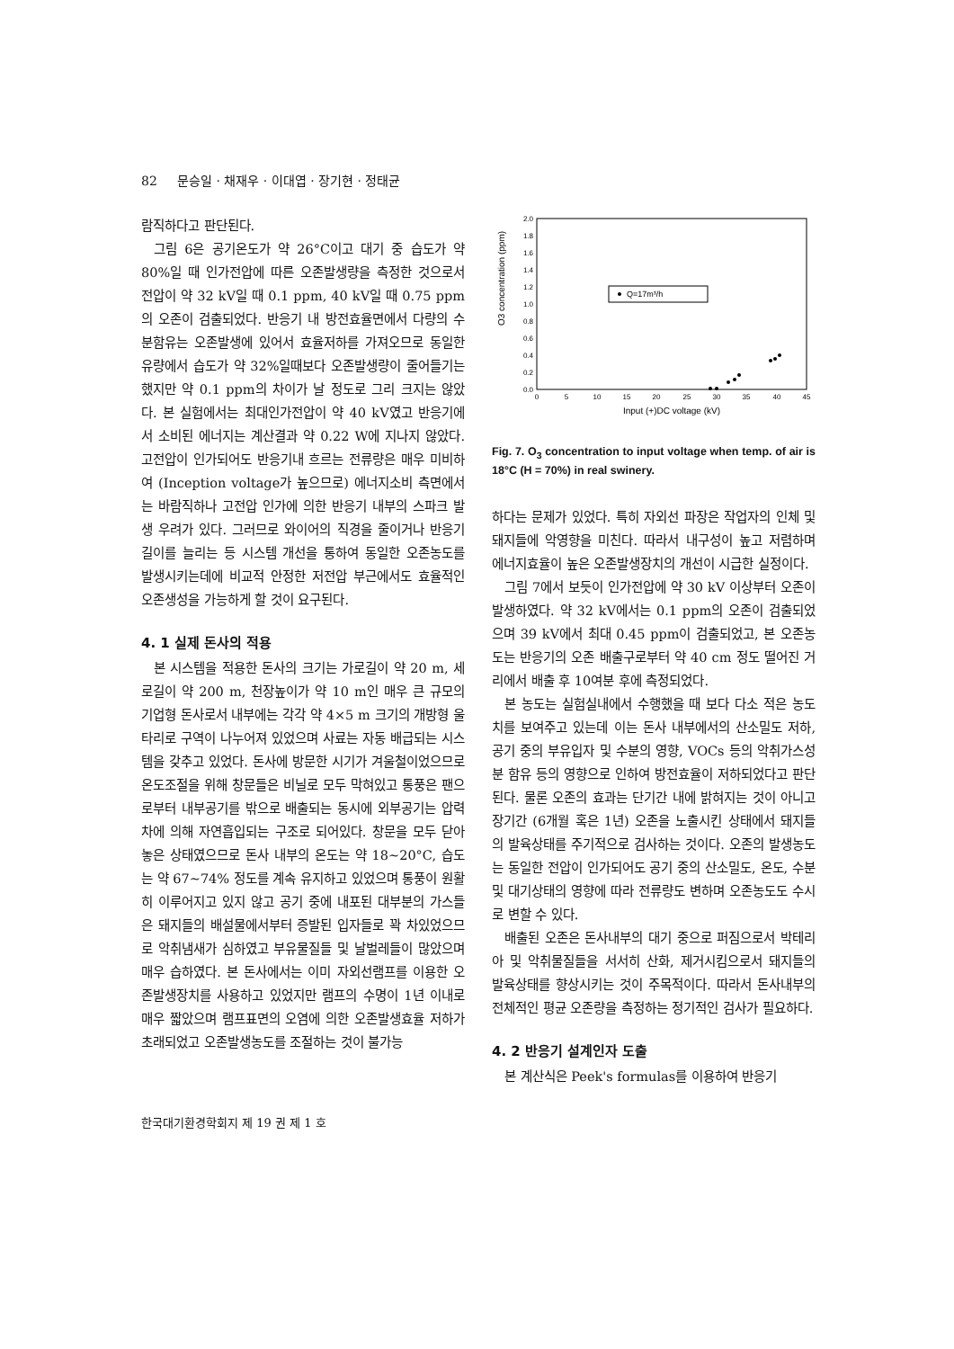82 문승일 · 채재우 · 이대엽 · 장기현 · 정태균
람직하다고 판단된다.
그림 6은 공기온도가 약 26°C이고 대기 중 습도가 약 80%일 때 인가전압에 따른 오존발생량을 측정한 것으로서 전압이 약 32 kV일 때 0.1 ppm, 40 kV일 때 0.75 ppm의 오존이 검출되었다. 반응기 내 방전효율면에서 다량의 수분함유는 오존발생에 있어서 효율저하를 가져오므로 동일한 유량에서 습도가 약 32%일때보다 오존발생량이 줄어들기는 했지만 약 0.1 ppm의 차이가 날 정도로 그리 크지는 않았다. 본 실험에서는 최대인가전압이 약 40 kV였고 반응기에서 소비된 에너지는 계산결과 약 0.22 W에 지나지 않았다. 고전압이 인가되어도 반응기내 흐르는 전류량은 매우 미비하여 (Inception voltage가 높으므로) 에너지소비 측면에서는 바람직하나 고전압 인가에 의한 반응기 내부의 스파크 발생 우려가 있다. 그러므로 와이어의 직경을 줄이거나 반응기 길이를 늘리는 등 시스템 개선을 통하여 동일한 오존농도를 발생시키는데에 비교적 안정한 저전압 부근에서도 효율적인 오존생성을 가능하게 할 것이 요구된다.
4. 1 실제 돈사의 적용
본 시스템을 적용한 돈사의 크기는 가로길이 약 20 m, 세로길이 약 200 m, 천장높이가 약 10 m인 매우 큰 규모의 기업형 돈사로서 내부에는 각각 약 4×5 m 크기의 개방형 울타리로 구역이 나누어져 있었으며 사료는 자동 배급되는 시스템을 갖추고 있었다. 돈사에 방문한 시기가 겨울철이었으므로 온도조절을 위해 창문들은 비닐로 모두 막혀있고 통풍은 팬으로부터 내부공기를 밖으로 배출되는 동시에 외부공기는 압력차에 의해 자연흡입되는 구조로 되어있다. 창문을 모두 닫아놓은 상태였으므로 돈사 내부의 온도는 약 18~20°C, 습도는 약 67~74% 정도를 계속 유지하고 있었으며 통풍이 원활히 이루어지고 있지 않고 공기 중에 내포된 대부분의 가스들은 돼지들의 배설물에서부터 증발된 입자들로 꽉 차있었으므로 악취냄새가 심하였고 부유물질들 및 날벌레들이 많았으며 매우 습하였다. 본 돈사에서는 이미 자외선램프를 이용한 오존발생장치를 사용하고 있었지만 램프의 수명이 1년 이내로 매우 짧았으며 램프표면의 오염에 의한 오존발생효율 저하가 초래되었고 오존발생농도를 조절하는 것이 불가능
O3 concentration (ppm)
2.0
1.8
1.6
1.4
1.2
1.0
0.8
0.6
0.4
0.2
0.0
0
5
10
15
20
25
30
35
40
45
Input (+)DC voltage (kV)
Q=17m³/h
Fig. 7. O<sub>3</sub> concentration to input voltage when temp. of air is 18°C (H = 70%) in real swinery.
하다는 문제가 있었다. 특히 자외선 파장은 작업자의 인체 및 돼지들에 악영향을 미친다. 따라서 내구성이 높고 저렴하며 에너지효율이 높은 오존발생장치의 개선이 시급한 실정이다.
그림 7에서 보듯이 인가전압에 약 30 kV 이상부터 오존이 발생하였다. 약 32 kV에서는 0.1 ppm의 오존이 검출되었으며 39 kV에서 최대 0.45 ppm이 검출되었고, 본 오존농도는 반응기의 오존 배출구로부터 약 40 cm 정도 떨어진 거리에서 배출 후 10여분 후에 측정되었다.
본 농도는 실험실내에서 수행했을 때 보다 다소 적은 농도치를 보여주고 있는데 이는 돈사 내부에서의 산소밀도 저하, 공기 중의 부유입자 및 수분의 영향, VOCs 등의 악취가스성분 함유 등의 영향으로 인하여 방전효율이 저하되었다고 판단된다. 물론 오존의 효과는 단기간 내에 밝혀지는 것이 아니고 장기간 (6개월 혹은 1년) 오존을 노출시킨 상태에서 돼지들의 발육상태를 주기적으로 검사하는 것이다. 오존의 발생농도는 동일한 전압이 인가되어도 공기 중의 산소밀도, 온도, 수분 및 대기상태의 영향에 따라 전류량도 변하며 오존농도도 수시로 변할 수 있다.
배출된 오존은 돈사내부의 대기 중으로 퍼짐으로서 박테리아 및 악취물질들을 서서히 산화, 제거시킴으로서 돼지들의 발육상태를 향상시키는 것이 주목적이다. 따라서 돈사내부의 전체적인 평균 오존량을 측정하는 정기적인 검사가 필요하다.
4. 2 반응기 설계인자 도출
본 계산식은 Peek's formulas를 이용하여 반응기
한국대기환경학회지 제 19 권 제 1 호